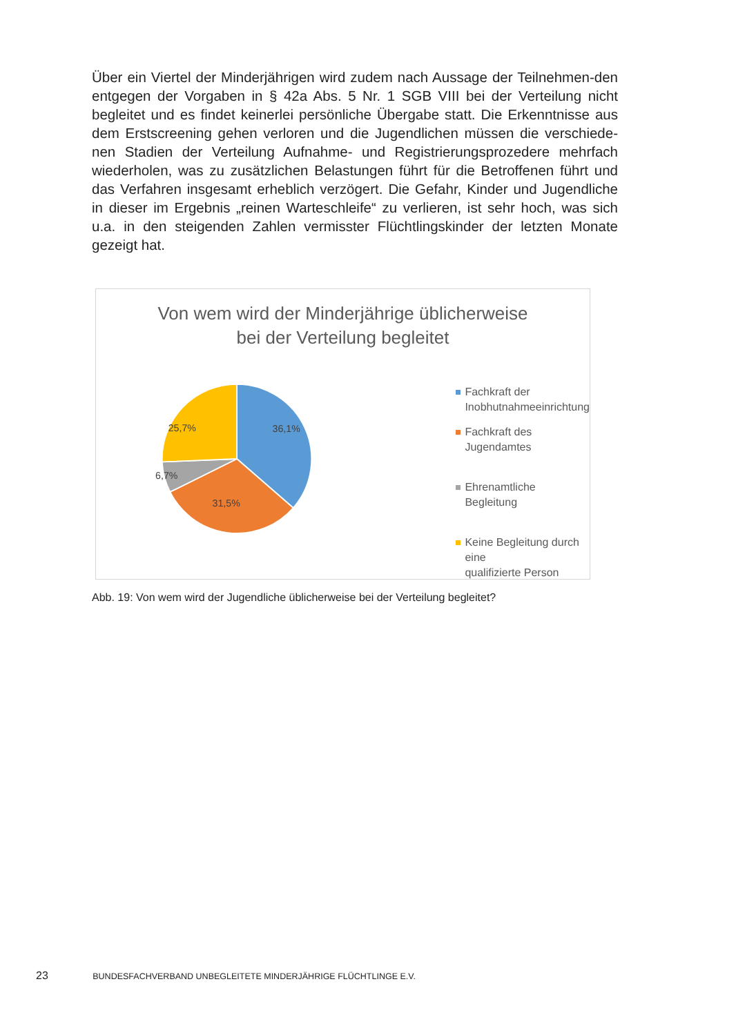Über ein Viertel der Minderjährigen wird zudem nach Aussage der Teilnehmen-den entgegen der Vorgaben in § 42a Abs. 5 Nr. 1 SGB VIII bei der Verteilung nicht begleitet und es findet keinerlei persönliche Übergabe statt. Die Erkenntnisse aus dem Erstscreening gehen verloren und die Jugendlichen müssen die verschiede-nen Stadien der Verteilung Aufnahme- und Registrierungsprozedere mehrfach wiederholen, was zu zusätzlichen Belastungen führt für die Betroffenen führt und das Verfahren insgesamt erheblich verzögert. Die Gefahr, Kinder und Jugendliche in dieser im Ergebnis „reinen Warteschleife“ zu verlieren, ist sehr hoch, was sich u.a. in den steigenden Zahlen vermisster Flüchtlingskinder der letzten Monate gezeigt hat.
Von wem wird der Minderjährige üblicherweise
bei der Verteilung begleitet
36,1%
31,5%
6,7%
25,7%
Fachkraft der
Inobhutnahmeeinrichtung
Fachkraft des Jugendamtes
Ehrenamtliche Begleitung
Keine Begleitung durch eine
qualifizierte Person
Abb. 19: Von wem wird der Jugendliche üblicherweise bei der Verteilung begleitet?
23 BUNDESFACHVERBAND UNBEGLEITETE MINDERJÄHRIGE FLÜCHTLINGE E.V.